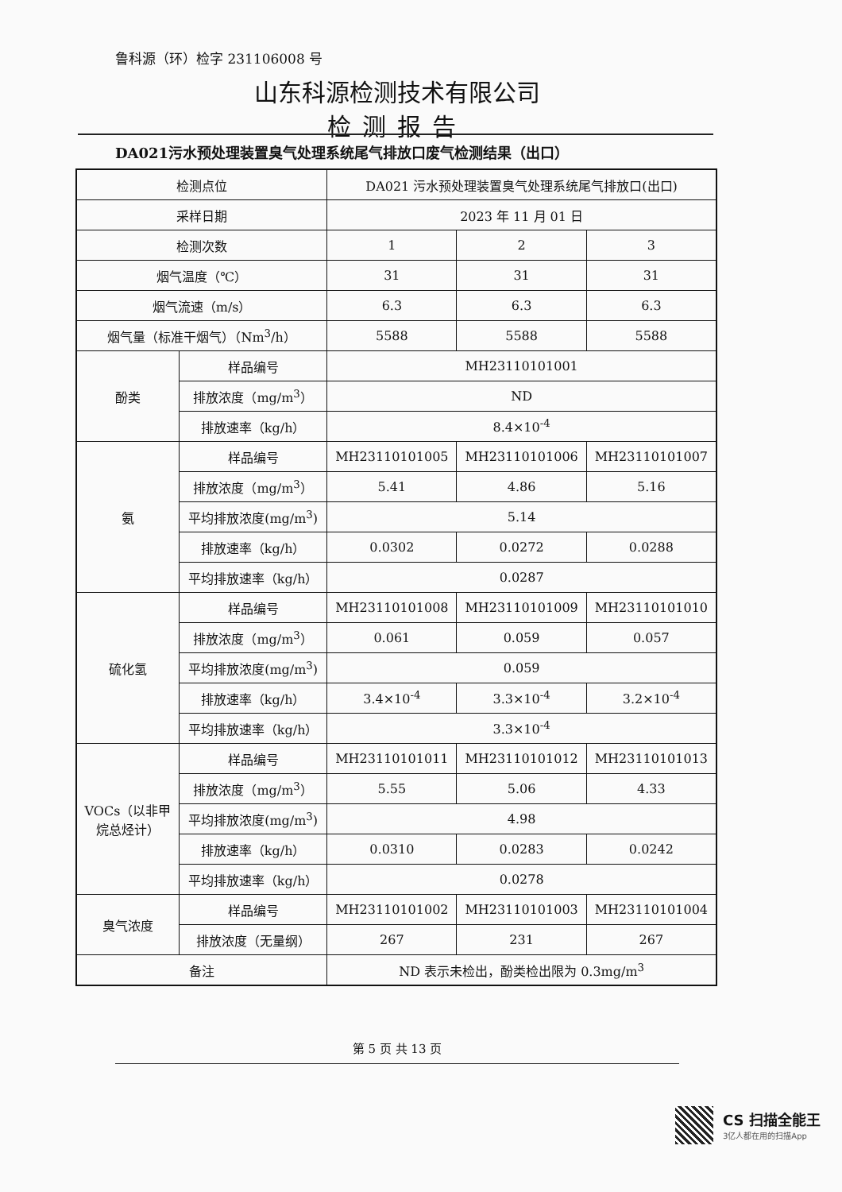鲁科源（环）检字 231106008 号
山东科源检测技术有限公司
检测报告
DA021污水预处理装置臭气处理系统尾气排放口废气检测结果（出口）
| 检测点位 | | DA021 污水预处理装置臭气处理系统尾气排放口(出口) | | |
| 采样日期 | | 2023 年 11 月 01 日 | | |
| 检测次数 | | 1 | 2 | 3 |
| 烟气温度（℃） | | 31 | 31 | 31 |
| 烟气流速（m/s） | | 6.3 | 6.3 | 6.3 |
| 烟气量（标准干烟气）（Nm<sup>3</sup>/h） | | 5588 | 5588 | 5588 |
| 酚类 | 样品编号 | MH23110101001 | | |
| | 排放浓度（mg/m<sup>3</sup>） | ND | | |
| | 排放速率（kg/h） | 8.4×10<sup>-4</sup> | | |
| 氨 | 样品编号 | MH23110101005 | MH23110101006 | MH23110101007 |
| | 排放浓度（mg/m<sup>3</sup>） | 5.41 | 4.86 | 5.16 |
| | 平均排放浓度(mg/m<sup>3</sup>) | 5.14 | | |
| | 排放速率（kg/h） | 0.0302 | 0.0272 | 0.0288 |
| | 平均排放速率（kg/h） | 0.0287 | | |
| 硫化氢 | 样品编号 | MH23110101008 | MH23110101009 | MH23110101010 |
| | 排放浓度（mg/m<sup>3</sup>） | 0.061 | 0.059 | 0.057 |
| | 平均排放浓度(mg/m<sup>3</sup>) | 0.059 | | |
| | 排放速率（kg/h） | 3.4×10<sup>-4</sup> | 3.3×10<sup>-4</sup> | 3.2×10<sup>-4</sup> |
| | 平均排放速率（kg/h） | 3.3×10<sup>-4</sup> | | |
| VOCs（以非甲烷总烃计） | 样品编号 | MH23110101011 | MH23110101012 | MH23110101013 |
| | 排放浓度（mg/m<sup>3</sup>） | 5.55 | 5.06 | 4.33 |
| | 平均排放浓度(mg/m<sup>3</sup>) | 4.98 | | |
| | 排放速率（kg/h） | 0.0310 | 0.0283 | 0.0242 |
| | 平均排放速率（kg/h） | 0.0278 | | |
| 臭气浓度 | 样品编号 | MH23110101002 | MH23110101003 | MH23110101004 |
| | 排放浓度（无量纲） | 267 | 231 | 267 |
| 备注 | | ND 表示未检出，酚类检出限为 0.3mg/m<sup>3</sup> | | |
第 5 页 共 13 页
CS 扫描全能王
3亿人都在用的扫描App